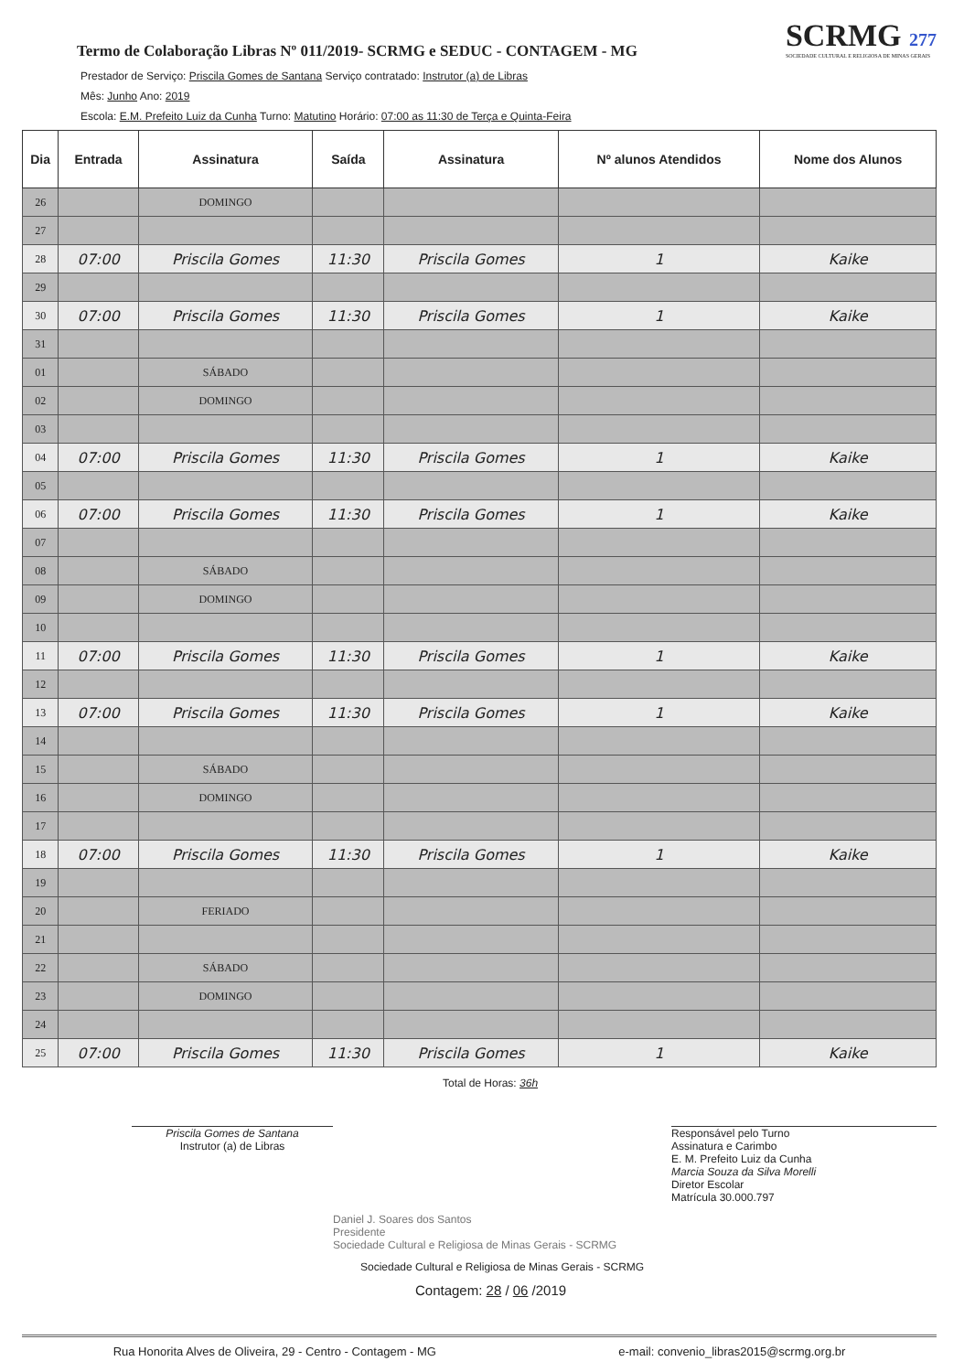Termo de Colaboração Libras Nº 011/2019- SCRMG e SEDUC - CONTAGEM - MG
SCRMG 277
SOCIEDADE CULTURAL E RELIGIOSA DE MINAS GERAIS
Prestador de Serviço: Priscila Gomes de Santana Serviço contratado: Instrutor (a) de Libras
Mês: Junho Ano: 2019
Escola: E.M. Prefeito Luiz da Cunha Turno: Matutino Horário: 07:00 as 11:30 de Terça e Quinta-Feira
| Dia | Entrada | Assinatura | Saída | Assinatura | Nº alunos Atendidos | Nome dos Alunos |
| --- | --- | --- | --- | --- | --- | --- |
| 26 | | DOMINGO | | | | |
| 27 | | | | | | |
| 28 | 07:00 | Priscila Gomes | 11:30 | Priscila Gomes | 1 | Kaike |
| 29 | | | | | | |
| 30 | 07:00 | Priscila Gomes | 11:30 | Priscila Gomes | 1 | Kaike |
| 31 | | | | | | |
| 01 | | SÁBADO | | | | |
| 02 | | DOMINGO | | | | |
| 03 | | | | | | |
| 04 | 07:00 | Priscila Gomes | 11:30 | Priscila Gomes | 1 | Kaike |
| 05 | | | | | | |
| 06 | 07:00 | Priscila Gomes | 11:30 | Priscila Gomes | 1 | Kaike |
| 07 | | | | | | |
| 08 | | SÁBADO | | | | |
| 09 | | DOMINGO | | | | |
| 10 | | | | | | |
| 11 | 07:00 | Priscila Gomes | 11:30 | Priscila Gomes | 1 | Kaike |
| 12 | | | | | | |
| 13 | 07:00 | Priscila Gomes | 11:30 | Priscila Gomes | 1 | Kaike |
| 14 | | | | | | |
| 15 | | SÁBADO | | | | |
| 16 | | DOMINGO | | | | |
| 17 | | | | | | |
| 18 | 07:00 | Priscila Gomes | 11:30 | Priscila Gomes | 1 | Kaike |
| 19 | | | | | | |
| 20 | | FERIADO | | | | |
| 21 | | | | | | |
| 22 | | SÁBADO | | | | |
| 23 | | DOMINGO | | | | |
| 24 | | | | | | |
| 25 | 07:00 | Priscila Gomes | 11:30 | Priscila Gomes | 1 | Kaike |
Total de Horas: 36h
Priscila Gomes de Santana
Instrutor (a) de Libras
Responsável pelo Turno
Assinatura e Carimbo
E. M. Prefeito Luiz da Cunha
Marcia Souza da Silva Morelli
Diretor Escolar
Matrícula 30.000.797
Daniel J. Soares dos Santos
Presidente
Sociedade Cultural e Religiosa de Minas Gerais - SCRMG
Sociedade Cultural e Religiosa de Minas Gerais - SCRMG
Contagem: 28 / 06 /2019
Rua Honorita Alves de Oliveira, 29 - Centro - Contagem - MG e-mail: convenio_libras2015@scrmg.org.br